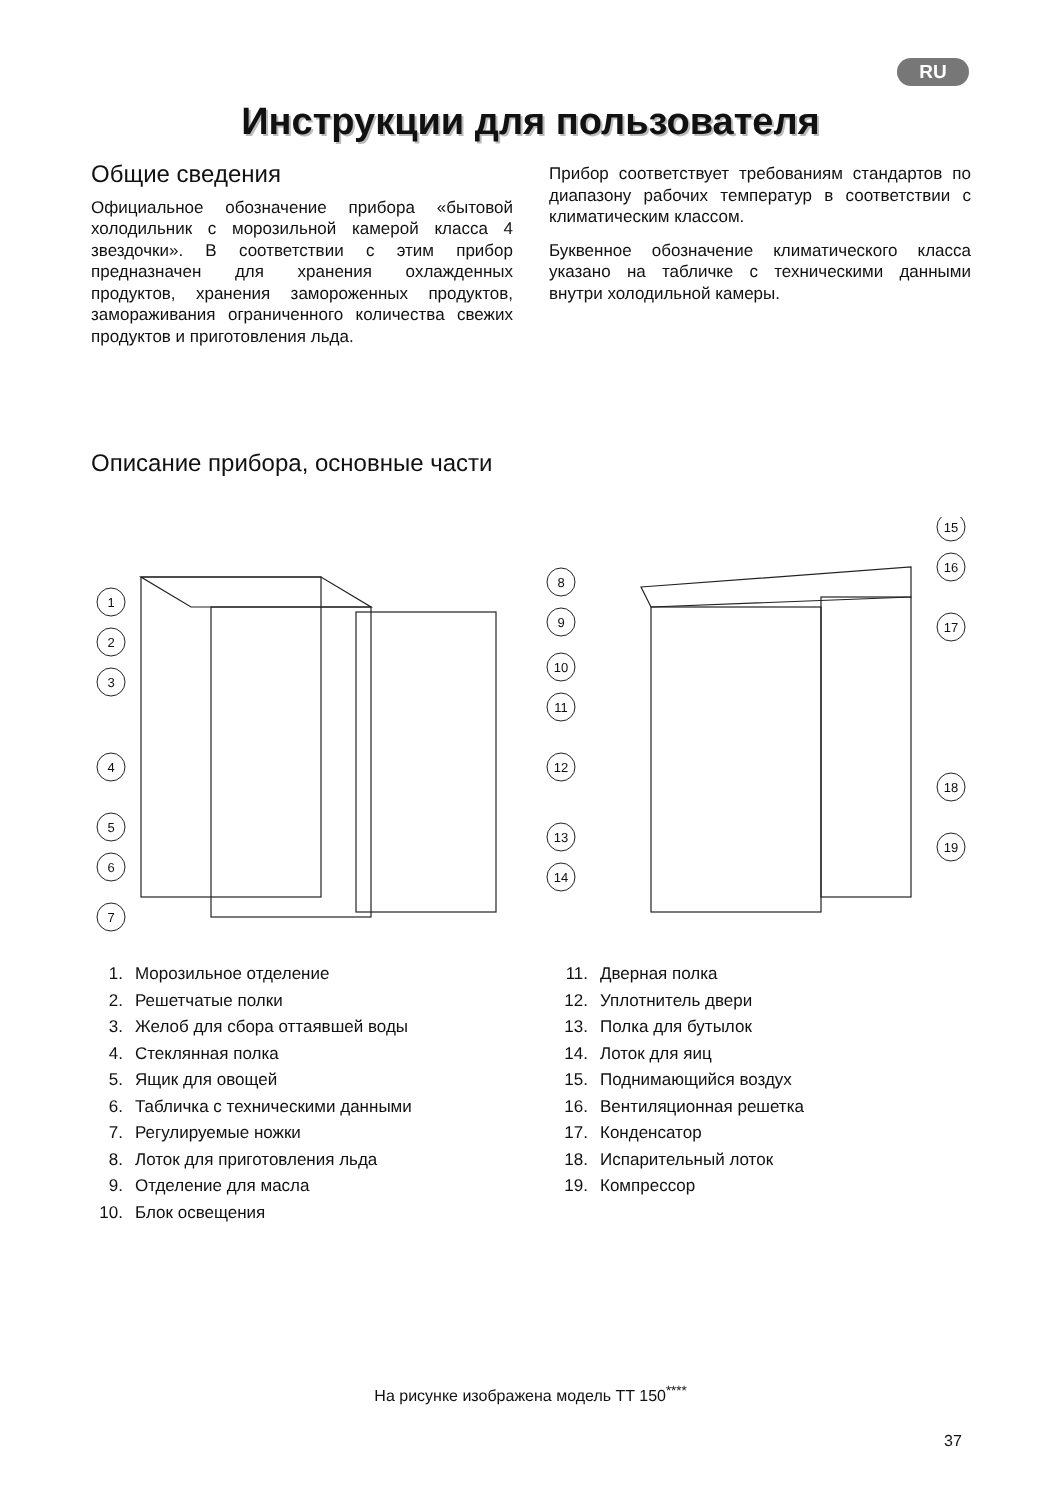RU
Инструкции для пользователя
Общие сведения
Официальное обозначение прибора «бытовой холодильник с морозильной камерой класса 4 звездочки». В соответствии с этим прибор предназначен для хранения охлажденных продуктов, хранения замороженных продуктов, замораживания ограниченного количества свежих продуктов и приготовления льда.
Прибор соответствует требованиям стандартов по диапазону рабочих температур в соответствии с климатическим классом.
Буквенное обозначение климатического класса указано на табличке с техническими данными внутри холодильной камеры.
Описание прибора, основные части
1
2
3
4
5
6
7
8
9
10
11
12
13
14
15
16
17
18
19
1. Морозильное отделение
2. Решетчатые полки
3. Желоб для сбора оттаявшей воды
4. Стеклянная полка
5. Ящик для овощей
6. Табличка с техническими данными
7. Регулируемые ножки
8. Лоток для приготовления льда
9. Отделение для масла
10. Блок освещения
11. Дверная полка
12. Уплотнитель двери
13. Полка для бутылок
14. Лоток для яиц
15. Поднимающийся воздух
16. Вентиляционная решетка
17. Конденсатор
18. Испарительный лоток
19. Компрессор
На рисунке изображена модель TT 150<sup>****</sup>
37